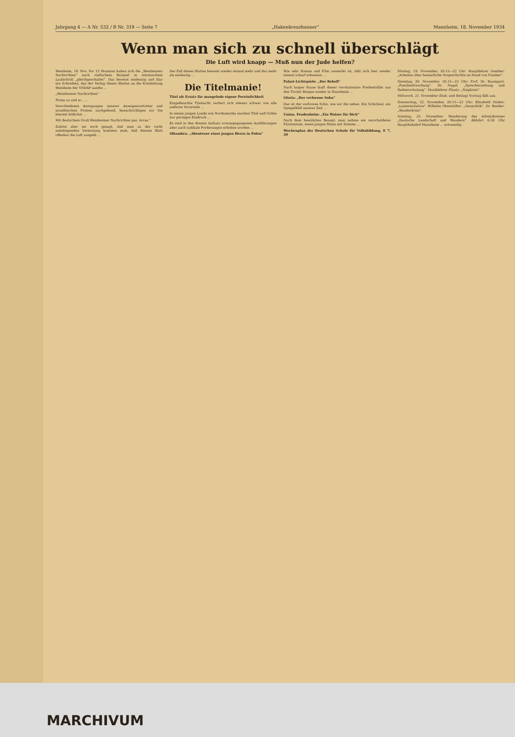Jahrgang 4 — A Nr. 532 / B Nr. 319 — Seite 7 „Hakenkreuzbanner“Mannheim, 18. November 1934
Wenn man sich zu schnell überschlägt
Die Luft wird knapp — Muß nun der Jude helfen?
Weinheim, 18. Nov. Vor 13 Monaten haben sich die „Weinheimer Nachrichten“ nach vielfachem Beispiel in stürmischem Laufschritt „gleichgeschaltet“. Das beweist eindeutig und klar ein Schreiben, das der Verlag dieses Blattes an die Kreisleitung Weinheim der NSDAP sandte ...
„Weinheimer Nachrichten“
Firma so und so ......
Verschiedenen Anregungen unserer Anzeigenvertreter und israelitischen Firmen nachgebend, benachrichtigen wir Sie hiermit höflichst ...
Mit deutschem Gruß Weinheimer Nachrichten gez. Arras.“
Zuletzt aber sei noch gesagt, daß man zu der recht naheliegenden Vermutung kommen muß, daß diesem Blatt offenbar die Luft ausgeht ...
Der Fall dieses Blattes beweist wieder einmal mehr und das mehr als eindeutig ...
Die Titelmanie!
Titel als Ersatz für mangelnde eigene Persönlichkeit
Eingefleischte Titelsucht verliert sich ebenso schwer wie alle anderen Vorurteile ...
In einem jungen Lande wie Nordamerika machen Titel und Orden nur geringen Eindruck ...
Es sind in den diesem Aufsatz vorausgegangenen Ausführungen aber auch radikale Forderungen erhoben worden ...
Alhambra: „Abenteuer eines jungen Herrn in Polen“
Wie sehr Roman und Film zweierlei ist, läßt sich hier wieder einmal scharf erkennen ...
Palast-Lichtspiele: „Der Rebell“
Nach langer Pause läuft dieser revolutionäre Freiheitsfilm aus den Tiroler Bergen wieder in Mannheim ...
Gloria: „Der verlorene Sohn“
Das ist der verlorene Sohn, wie wir ihn sehen. Ein Schicksal, ein Spiegelbild unserer Zeit ...
Union, Feudenheim: „Ein Walzer für Dich“
Nach dem bewährten Rezept: man nehme ein verschuldetes Fürstentum, einen jungen Mann mit Stimme ...
Wochenplan der Deutschen Schule für Volksbildung, E 7, 20
Montag, 19. November, 20.15—22 Uhr: Hauptlehrer Gember: „Arbeiten über heimatliche Vorgeschichte an Hand von Funden“.
Dienstag, 20. November, 20.15—22 Uhr: Prof. Dr. Baumgart: „Familienforschung“. Dr. Nagel: „Sprecherziehung und Rednerschulung“. Musiklehrer Pfautz: „Singkreis“.
Mittwoch, 21. November (Buß- und Bettag) Vortrag fällt aus.
Donnerstag, 22. November, 20.15—22 Uhr: Elisabeth Stieler: „Laienrezitation“. Wilhelm Obermüller: „Geopolitik“. Dr. Bender: „Wanderkreis“.
Sonntag, 25. November: Wanderung des Arbeitskreises „Deutsche Landschaft und Wandern“. Abfahrt 6.58 Uhr Hauptbahnhof Mannheim ... notwendig.
MARCHIVUM